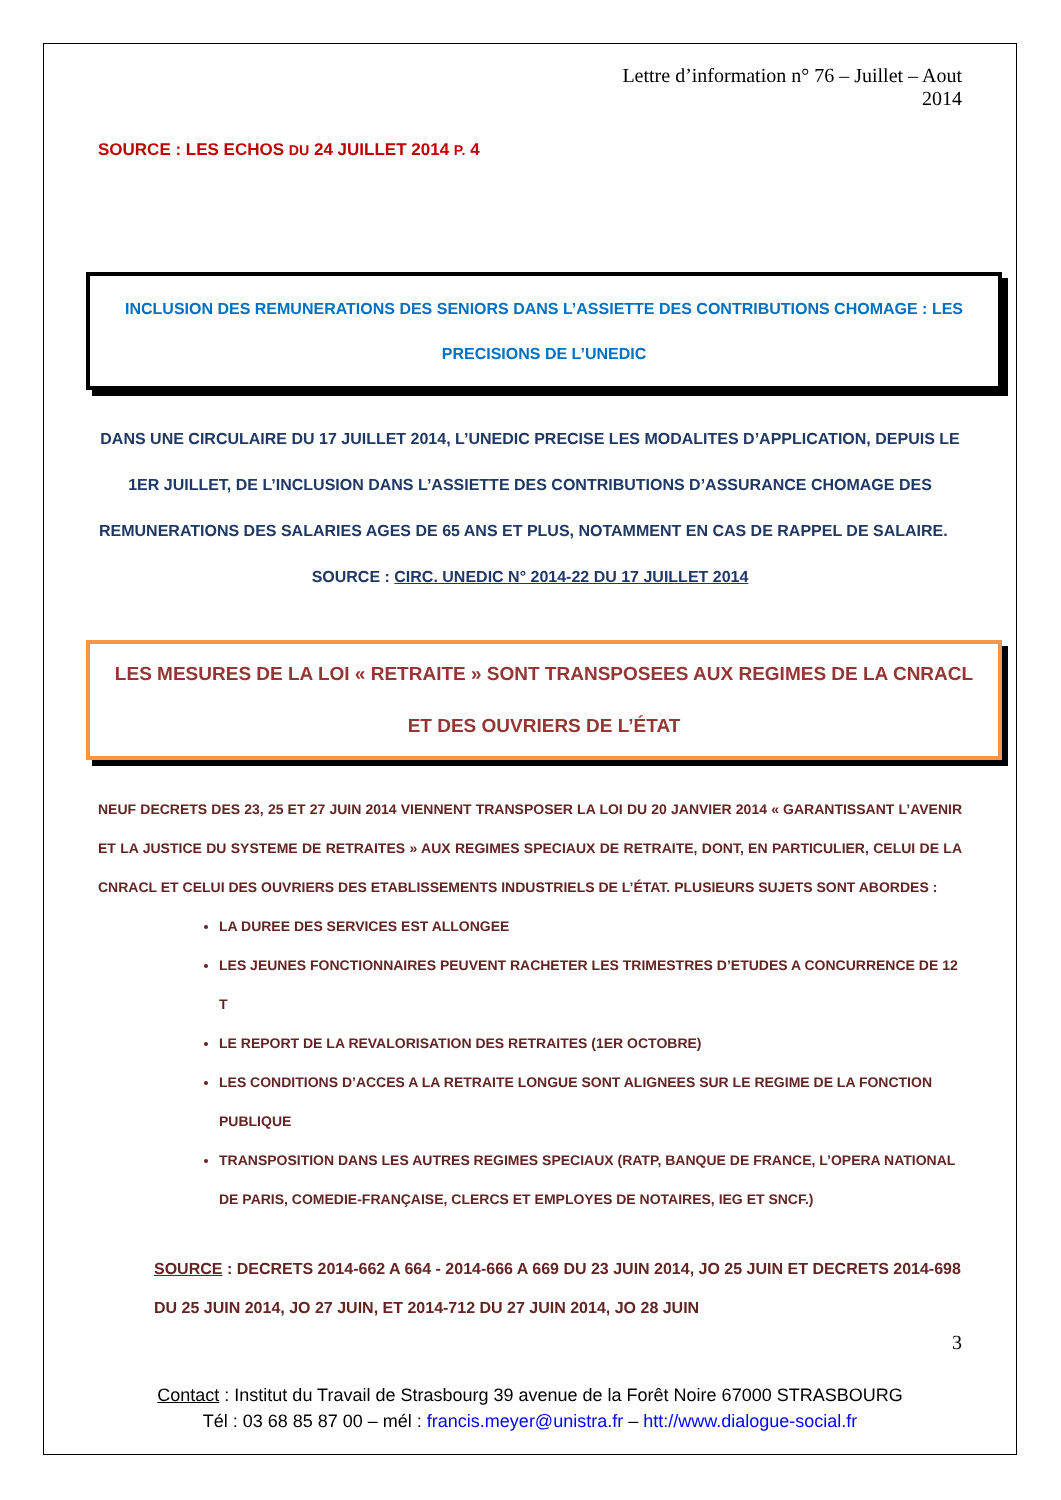Lettre d’information n° 76 – Juillet – Aout 2014
SOURCE : LES ECHOS DU 24 JUILLET 2014 P. 4
INCLUSION DES REMUNERATIONS DES SENIORS DANS L’ASSIETTE DES CONTRIBUTIONS CHOMAGE : LES PRECISIONS DE L’UNEDIC
DANS UNE CIRCULAIRE DU 17 JUILLET 2014, L’UNEDIC PRECISE LES MODALITES D’APPLICATION, DEPUIS LE 1ER JUILLET, DE L’INCLUSION DANS L’ASSIETTE DES CONTRIBUTIONS D’ASSURANCE CHOMAGE DES REMUNERATIONS DES SALARIES AGES DE 65 ANS ET PLUS, NOTAMMENT EN CAS DE RAPPEL DE SALAIRE. SOURCE : CIRC. UNEDIC N° 2014-22 DU 17 JUILLET 2014
LES MESURES DE LA LOI « RETRAITE » SONT TRANSPOSEES AUX REGIMES DE LA CNRACL ET DES OUVRIERS DE L’ÉTAT
NEUF DECRETS DES 23, 25 ET 27 JUIN 2014 VIENNENT TRANSPOSER LA LOI DU 20 JANVIER 2014 « GARANTISSANT L’AVENIR ET LA JUSTICE DU SYSTEME DE RETRAITES » AUX REGIMES SPECIAUX DE RETRAITE, DONT, EN PARTICULIER, CELUI DE LA CNRACL ET CELUI DES OUVRIERS DES ETABLISSEMENTS INDUSTRIELS DE L’ÉTAT. PLUSIEURS SUJETS SONT ABORDES :
LA DUREE DES SERVICES EST ALLONGEE
LES JEUNES FONCTIONNAIRES PEUVENT RACHETER LES TRIMESTRES D’ETUDES A CONCURRENCE DE 12 T
LE REPORT DE LA REVALORISATION DES RETRAITES (1ER OCTOBRE)
LES CONDITIONS D’ACCES A LA RETRAITE LONGUE SONT ALIGNEES SUR LE REGIME DE LA FONCTION PUBLIQUE
TRANSPOSITION DANS LES AUTRES REGIMES SPECIAUX (RATP, BANQUE DE FRANCE, L’OPERA NATIONAL DE PARIS, COMEDIE-FRANÇAISE, CLERCS ET EMPLOYES DE NOTAIRES, IEG ET SNCF.)
SOURCE : DECRETS 2014-662 A 664 - 2014-666 A 669 DU 23 JUIN 2014, JO 25 JUIN ET DECRETS 2014-698 DU 25 JUIN 2014, JO 27 JUIN, ET 2014-712 DU 27 JUIN 2014, JO 28 JUIN
3
Contact : Institut du Travail de Strasbourg 39 avenue de la Forêt Noire 67000 STRASBOURG
Tél : 03 68 85 87 00 – mél : francis.meyer@unistra.fr – htt://www.dialogue-social.fr